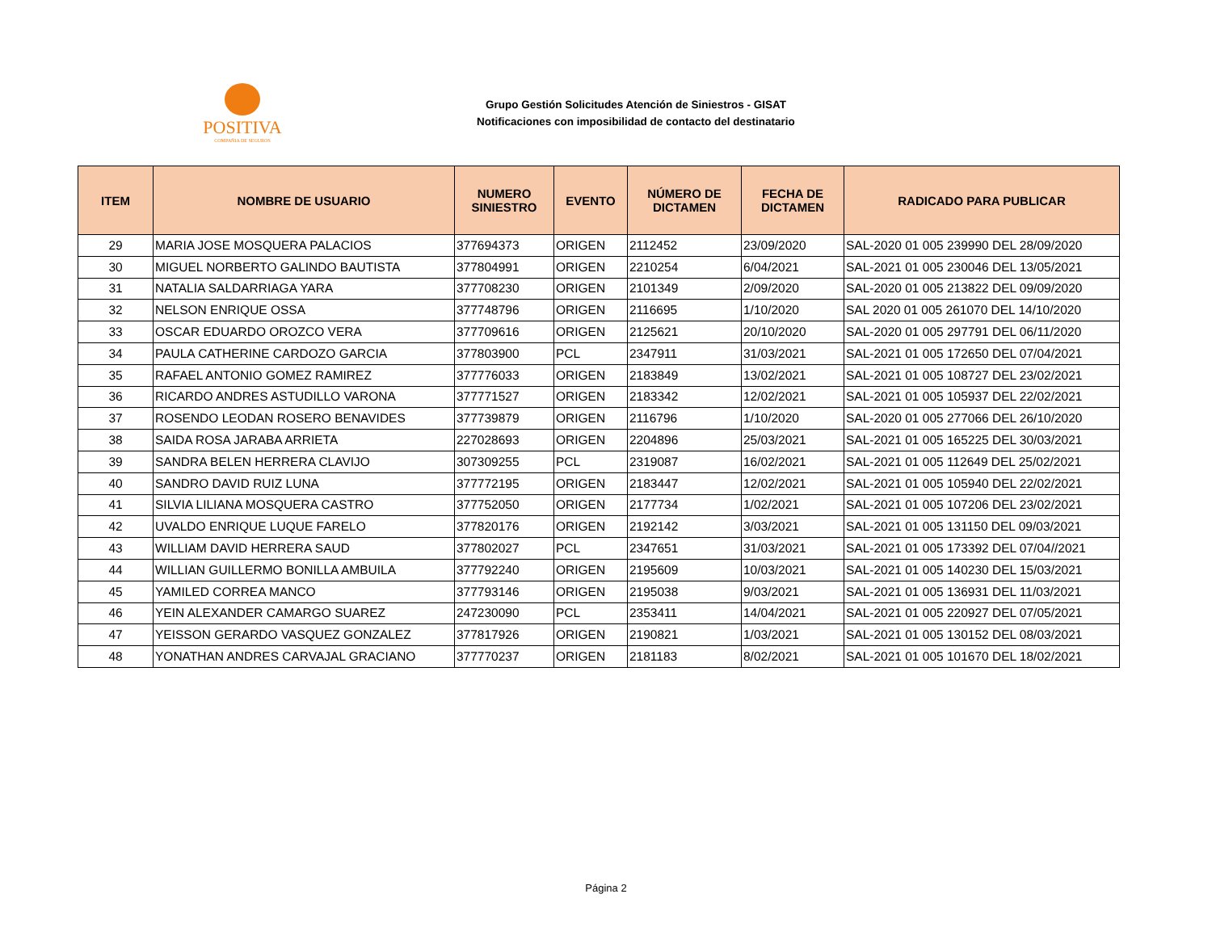POSITIVA
COMPAÑIA DE SEGUROS
Grupo Gestión Solicitudes Atención de Siniestros - GISAT
Notificaciones con imposibilidad de contacto del destinatario
| ITEM | NOMBRE DE USUARIO | NUMERO SINIESTRO | EVENTO | NÚMERO DE DICTAMEN | FECHA DE DICTAMEN | RADICADO PARA PUBLICAR |
| --- | --- | --- | --- | --- | --- | --- |
| 29 | MARIA JOSE MOSQUERA PALACIOS | 377694373 | ORIGEN | 2112452 | 23/09/2020 | SAL-2020 01 005 239990 DEL 28/09/2020 |
| 30 | MIGUEL NORBERTO GALINDO BAUTISTA | 377804991 | ORIGEN | 2210254 | 6/04/2021 | SAL-2021 01 005 230046 DEL 13/05/2021 |
| 31 | NATALIA SALDARRIAGA YARA | 377708230 | ORIGEN | 2101349 | 2/09/2020 | SAL-2020 01 005 213822 DEL 09/09/2020 |
| 32 | NELSON ENRIQUE OSSA | 377748796 | ORIGEN | 2116695 | 1/10/2020 | SAL 2020 01 005 261070 DEL 14/10/2020 |
| 33 | OSCAR EDUARDO OROZCO VERA | 377709616 | ORIGEN | 2125621 | 20/10/2020 | SAL-2020 01 005 297791 DEL 06/11/2020 |
| 34 | PAULA CATHERINE CARDOZO GARCIA | 377803900 | PCL | 2347911 | 31/03/2021 | SAL-2021 01 005 172650 DEL 07/04/2021 |
| 35 | RAFAEL ANTONIO GOMEZ RAMIREZ | 377776033 | ORIGEN | 2183849 | 13/02/2021 | SAL-2021 01 005 108727 DEL 23/02/2021 |
| 36 | RICARDO ANDRES ASTUDILLO VARONA | 377771527 | ORIGEN | 2183342 | 12/02/2021 | SAL-2021 01 005 105937 DEL 22/02/2021 |
| 37 | ROSENDO LEODAN ROSERO BENAVIDES | 377739879 | ORIGEN | 2116796 | 1/10/2020 | SAL-2020 01 005 277066 DEL 26/10/2020 |
| 38 | SAIDA ROSA JARABA ARRIETA | 227028693 | ORIGEN | 2204896 | 25/03/2021 | SAL-2021 01 005 165225 DEL 30/03/2021 |
| 39 | SANDRA BELEN HERRERA CLAVIJO | 307309255 | PCL | 2319087 | 16/02/2021 | SAL-2021 01 005 112649 DEL 25/02/2021 |
| 40 | SANDRO DAVID RUIZ LUNA | 377772195 | ORIGEN | 2183447 | 12/02/2021 | SAL-2021 01 005 105940 DEL 22/02/2021 |
| 41 | SILVIA LILIANA MOSQUERA CASTRO | 377752050 | ORIGEN | 2177734 | 1/02/2021 | SAL-2021 01 005 107206 DEL 23/02/2021 |
| 42 | UVALDO ENRIQUE LUQUE FARELO | 377820176 | ORIGEN | 2192142 | 3/03/2021 | SAL-2021 01 005 131150 DEL 09/03/2021 |
| 43 | WILLIAM DAVID HERRERA SAUD | 377802027 | PCL | 2347651 | 31/03/2021 | SAL-2021 01 005 173392 DEL 07/04//2021 |
| 44 | WILLIAN GUILLERMO BONILLA AMBUILA | 377792240 | ORIGEN | 2195609 | 10/03/2021 | SAL-2021 01 005 140230 DEL 15/03/2021 |
| 45 | YAMILED CORREA MANCO | 377793146 | ORIGEN | 2195038 | 9/03/2021 | SAL-2021 01 005 136931 DEL 11/03/2021 |
| 46 | YEIN ALEXANDER CAMARGO SUAREZ | 247230090 | PCL | 2353411 | 14/04/2021 | SAL-2021 01 005 220927 DEL 07/05/2021 |
| 47 | YEISSON GERARDO VASQUEZ GONZALEZ | 377817926 | ORIGEN | 2190821 | 1/03/2021 | SAL-2021 01 005 130152 DEL 08/03/2021 |
| 48 | YONATHAN ANDRES CARVAJAL GRACIANO | 377770237 | ORIGEN | 2181183 | 8/02/2021 | SAL-2021 01 005 101670 DEL 18/02/2021 |
Página 2